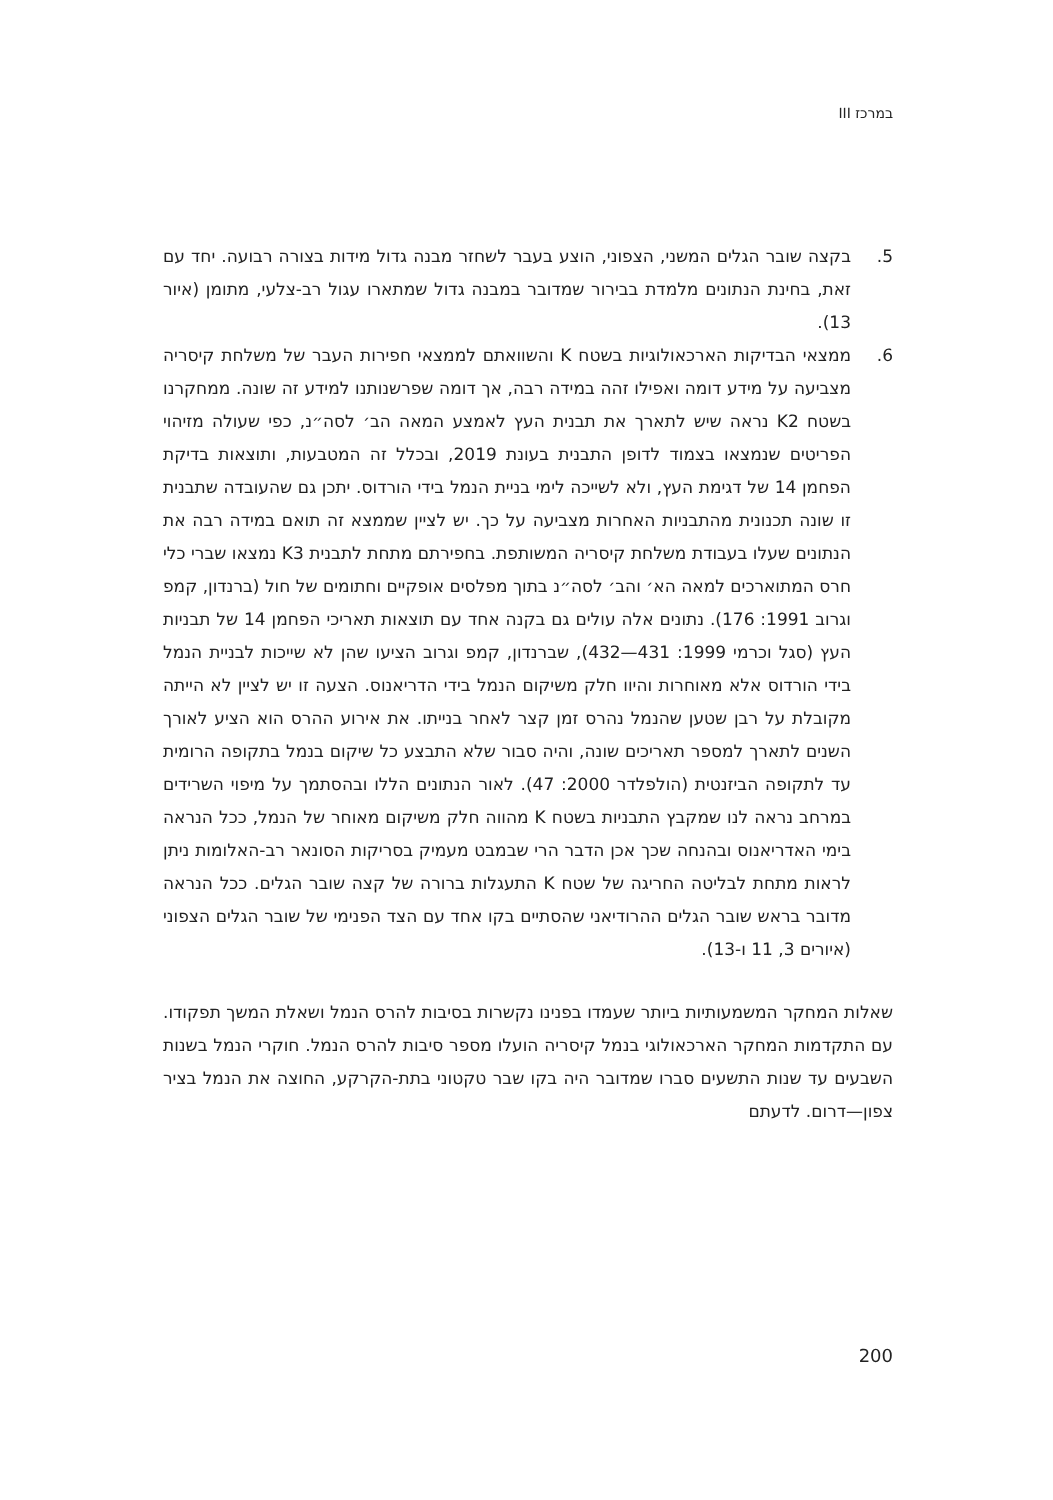במרכז III
5. בקצה שובר הגלים המשני, הצפוני, הוצע בעבר לשחזר מבנה גדול מידות בצורה רבועה. יחד עם זאת, בחינת הנתונים מלמדת בבירור שמדובר במבנה גדול שמתארו עגול רב-צלעי, מתומן (איור 13).
6. ממצאי הבדיקות הארכאולוגיות בשטח K והשוואתם לממצאי חפירות העבר של משלחת קיסריה מצביעה על מידע דומה ואפילו זהה במידה רבה, אך דומה שפרשנותנו למידע זה שונה. ממחקרנו בשטח K2 נראה שיש לתארך את תבנית העץ לאמצע המאה הב׳ לסה״נ, כפי שעולה מזיהוי הפריטים שנמצאו בצמוד לדופן התבנית בעונת 2019, ובכלל זה המטבעות, ותוצאות בדיקת הפחמן 14 של דגימת העץ, ולא לשייכה לימי בניית הנמל בידי הורדוס. יתכן גם שהעובדה שתבנית זו שונה תכנונית מהתבניות האחרות מצביעה על כך. יש לציין שממצא זה תואם במידה רבה את הנתונים שעלו בעבודת משלחת קיסריה המשותפת. בחפירתם מתחת לתבנית K3 נמצאו שברי כלי חרס המתוארכים למאה הא׳ והב׳ לסה״נ בתוך מפלסים אופקיים וחתומים של חול (ברנדון, קמפ וגרוב 1991: 176). נתונים אלה עולים גם בקנה אחד עם תוצאות תאריכי הפחמן 14 של תבניות העץ (סגל וכרמי 1999: 431—432), שברנדון, קמפ וגרוב הציעו שהן לא שייכות לבניית הנמל בידי הורדוס אלא מאוחרות והיוו חלק משיקום הנמל בידי הדריאנוס. הצעה זו יש לציין לא הייתה מקובלת על רבן שטען שהנמל נהרס זמן קצר לאחר בנייתו. את אירוע ההרס הוא הציע לאורך השנים לתארך למספר תאריכים שונה, והיה סבור שלא התבצע כל שיקום בנמל בתקופה הרומית עד לתקופה הביזנטית (הולפלדר 2000: 47). לאור הנתונים הללו ובהסתמך על מיפוי השרידים במרחב נראה לנו שמקבץ התבניות בשטח K מהווה חלק משיקום מאוחר של הנמל, ככל הנראה בימי האדריאנוס ובהנחה שכך אכן הדבר הרי שבמבט מעמיק בסריקות הסונאר רב-האלומות ניתן לראות מתחת לבליטה החריגה של שטח K התעגלות ברורה של קצה שובר הגלים. ככל הנראה מדובר בראש שובר הגלים ההרודיאני שהסתיים בקו אחד עם הצד הפנימי של שובר הגלים הצפוני (איורים 3, 11 ו-13).
שאלות המחקר המשמעותיות ביותר שעמדו בפנינו נקשרות בסיבות להרס הנמל ושאלת המשך תפקודו. עם התקדמות המחקר הארכאולוגי בנמל קיסריה הועלו מספר סיבות להרס הנמל. חוקרי הנמל בשנות השבעים עד שנות התשעים סברו שמדובר היה בקו שבר טקטוני בתת-הקרקע, החוצה את הנמל בציר צפון—דרום. לדעתם
200